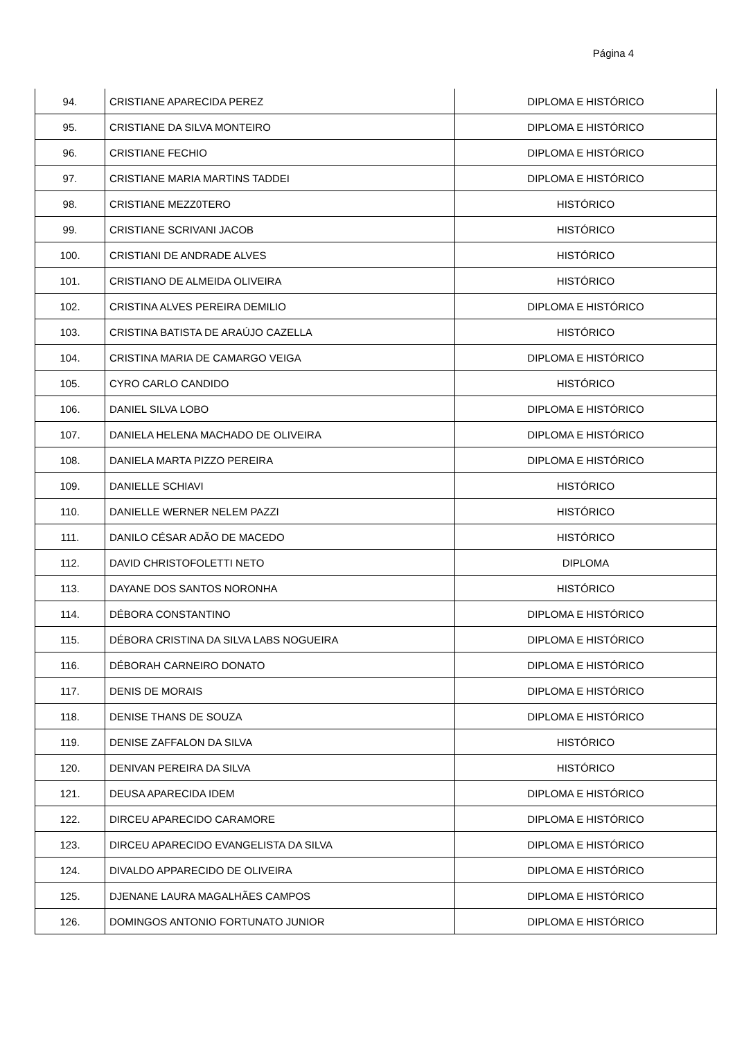Página 4
| 94. | CRISTIANE APARECIDA PEREZ | DIPLOMA E HISTÓRICO |
| 95. | CRISTIANE DA SILVA MONTEIRO | DIPLOMA E HISTÓRICO |
| 96. | CRISTIANE FECHIO | DIPLOMA E HISTÓRICO |
| 97. | CRISTIANE MARIA MARTINS TADDEI | DIPLOMA E HISTÓRICO |
| 98. | CRISTIANE MEZZ0TERO | HISTÓRICO |
| 99. | CRISTIANE SCRIVANI JACOB | HISTÓRICO |
| 100. | CRISTIANI DE ANDRADE ALVES | HISTÓRICO |
| 101. | CRISTIANO DE ALMEIDA OLIVEIRA | HISTÓRICO |
| 102. | CRISTINA ALVES PEREIRA DEMILIO | DIPLOMA E HISTÓRICO |
| 103. | CRISTINA BATISTA DE ARAÚJO CAZELLA | HISTÓRICO |
| 104. | CRISTINA MARIA DE CAMARGO VEIGA | DIPLOMA E HISTÓRICO |
| 105. | CYRO CARLO CANDIDO | HISTÓRICO |
| 106. | DANIEL SILVA LOBO | DIPLOMA E HISTÓRICO |
| 107. | DANIELA HELENA MACHADO DE OLIVEIRA | DIPLOMA E HISTÓRICO |
| 108. | DANIELA MARTA PIZZO PEREIRA | DIPLOMA E HISTÓRICO |
| 109. | DANIELLE SCHIAVI | HISTÓRICO |
| 110. | DANIELLE WERNER NELEM PAZZI | HISTÓRICO |
| 111. | DANILO CÉSAR ADÃO DE MACEDO | HISTÓRICO |
| 112. | DAVID CHRISTOFOLETTI NETO | DIPLOMA |
| 113. | DAYANE DOS SANTOS NORONHA | HISTÓRICO |
| 114. | DÉBORA CONSTANTINO | DIPLOMA E HISTÓRICO |
| 115. | DÉBORA CRISTINA DA SILVA LABS NOGUEIRA | DIPLOMA E HISTÓRICO |
| 116. | DÉBORAH CARNEIRO DONATO | DIPLOMA E HISTÓRICO |
| 117. | DENIS DE MORAIS | DIPLOMA E HISTÓRICO |
| 118. | DENISE THANS DE SOUZA | DIPLOMA E HISTÓRICO |
| 119. | DENISE ZAFFALON DA SILVA | HISTÓRICO |
| 120. | DENIVAN PEREIRA DA SILVA | HISTÓRICO |
| 121. | DEUSA APARECIDA IDEM | DIPLOMA E HISTÓRICO |
| 122. | DIRCEU APARECIDO CARAMORE | DIPLOMA E HISTÓRICO |
| 123. | DIRCEU APARECIDO EVANGELISTA DA SILVA | DIPLOMA E HISTÓRICO |
| 124. | DIVALDO APPARECIDO DE OLIVEIRA | DIPLOMA E HISTÓRICO |
| 125. | DJENANE LAURA MAGALHÃES CAMPOS | DIPLOMA E HISTÓRICO |
| 126. | DOMINGOS ANTONIO FORTUNATO JUNIOR | DIPLOMA E HISTÓRICO |